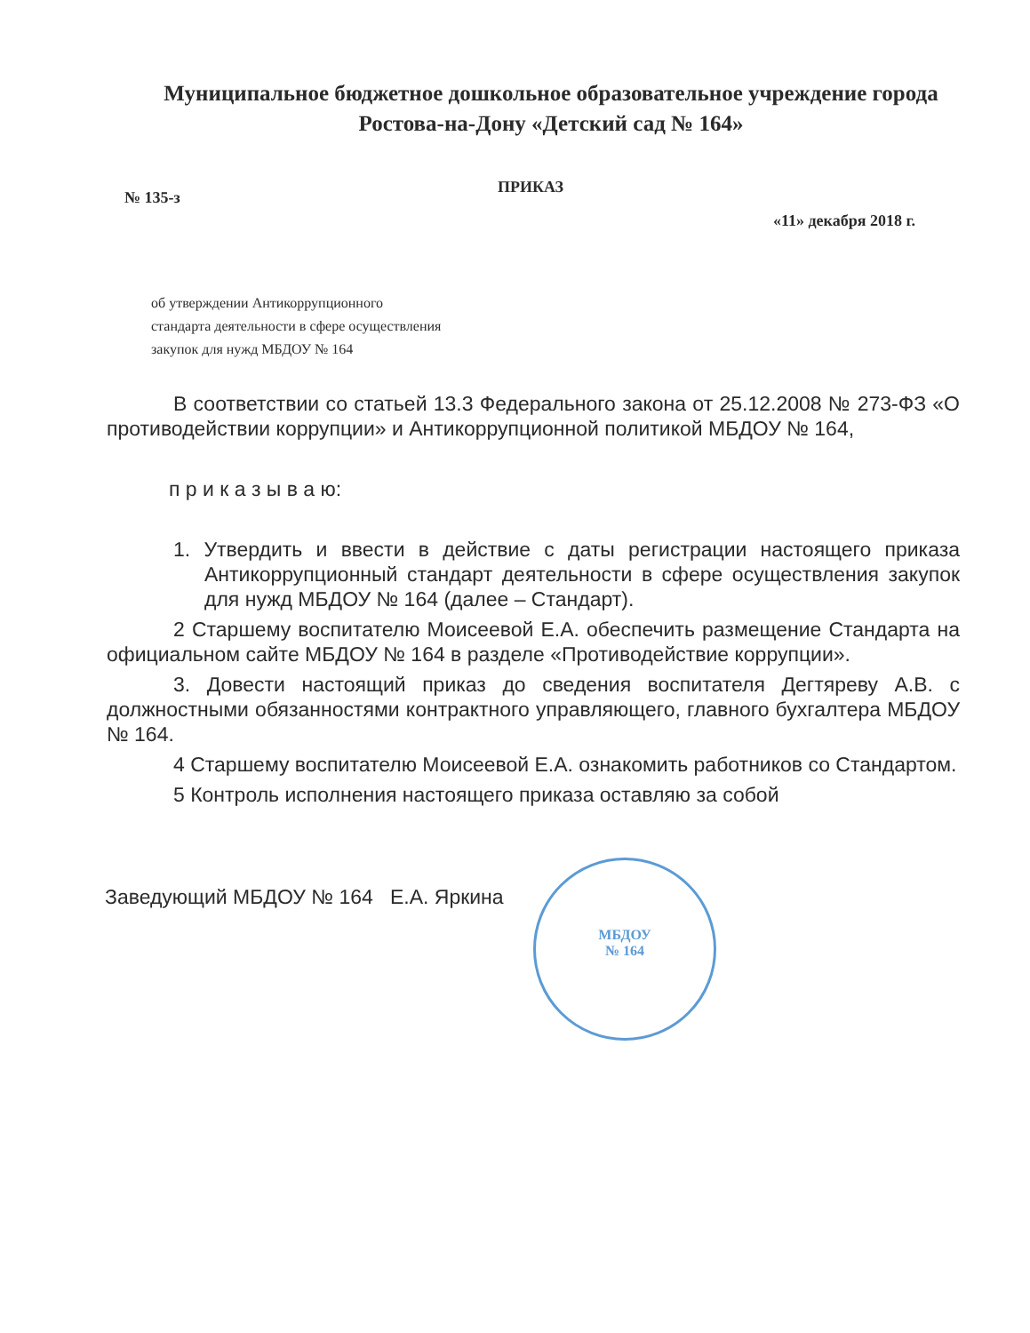Муниципальное бюджетное дошкольное образовательное учреждение города
Ростова-на-Дону «Детский сад № 164»
№ 135-з
ПРИКАЗ
«11» декабря 2018 г.
об утверждении Антикоррупционного
стандарта деятельности в сфере осуществления
закупок для нужд МБДОУ № 164
В соответствии со статьей 13.3 Федерального закона от 25.12.2008 № 273-ФЗ «О противодействии коррупции» и Антикоррупционной политикой МБДОУ № 164,
п р и к а з ы в а ю:
1. Утвердить и ввести в действие с даты регистрации настоящего приказа Антикоррупционный стандарт деятельности в сфере осуществления закупок для нужд МБДОУ № 164 (далее – Стандарт).
2 Старшему воспитателю Моисеевой Е.А. обеспечить размещение Стандарта на официальном сайте МБДОУ № 164 в разделе «Противодействие коррупции».
3. Довести настоящий приказ до сведения воспитателя Дегтяреву А.В. с должностными обязанностями контрактного управляющего, главного бухгалтера МБДОУ № 164.
4 Старшему воспитателю Моисеевой Е.А. ознакомить работников со Стандартом.
5 Контроль исполнения настоящего приказа оставляю за собой
Заведующий МБДОУ № 164 Е.А. Яркина
МБДОУ
№ 164